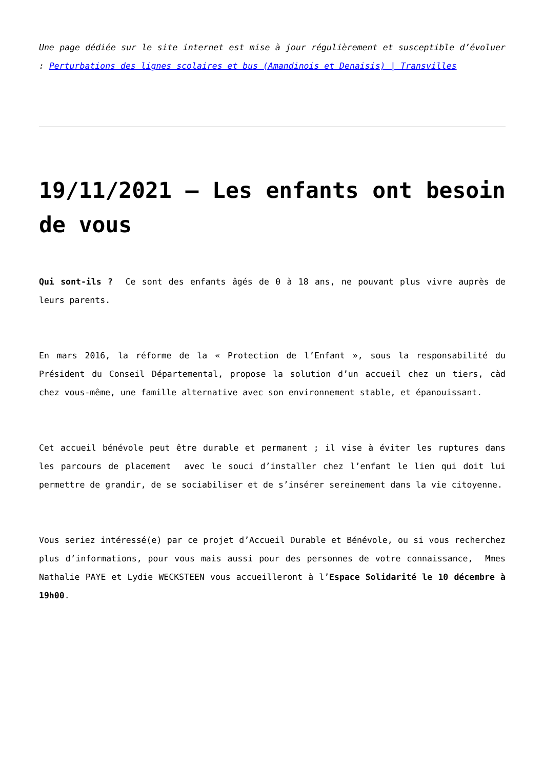Une page dédiée sur le site internet est mise à jour régulièrement et susceptible d’évoluer : Perturbations des lignes scolaires et bus (Amandinois et Denaisis) | Transvilles
19/11/2021 – Les enfants ont besoin de vous
Qui sont-ils ? Ce sont des enfants âgés de 0 à 18 ans, ne pouvant plus vivre auprès de leurs parents.
En mars 2016, la réforme de la « Protection de l’Enfant », sous la responsabilité du Président du Conseil Départemental, propose la solution d’un accueil chez un tiers, càd chez vous-même, une famille alternative avec son environnement stable, et épanouissant.
Cet accueil bénévole peut être durable et permanent ; il vise à éviter les ruptures dans les parcours de placement avec le souci d’installer chez l’enfant le lien qui doit lui permettre de grandir, de se sociabiliser et de s’insérer sereinement dans la vie citoyenne.
Vous seriez intéressé(e) par ce projet d’Accueil Durable et Bénévole, ou si vous recherchez plus d’informations, pour vous mais aussi pour des personnes de votre connaissance, Mmes Nathalie PAYE et Lydie WECKSTEEN vous accueilleront à l’Espace Solidarité le 10 décembre à 19h00.